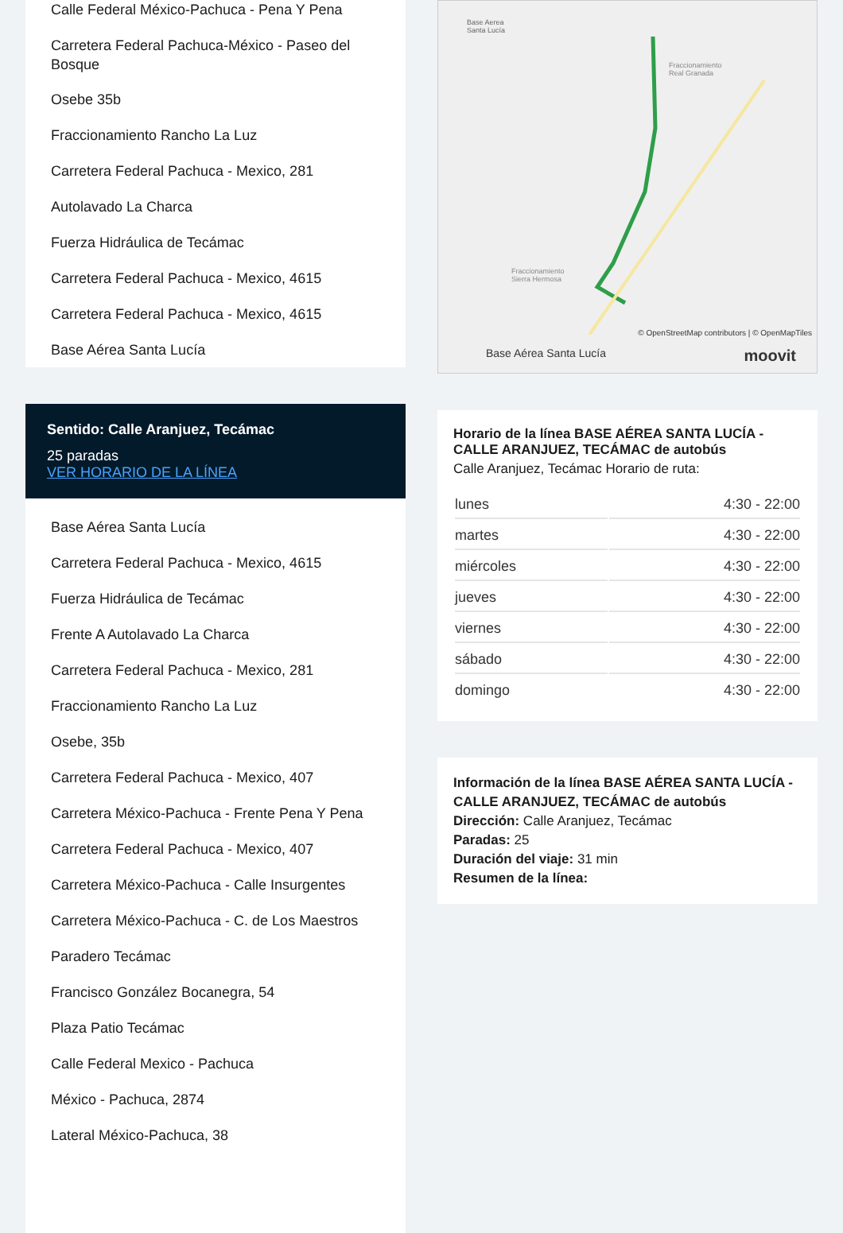Calle Federal México-Pachuca - Pena Y Pena
Carretera Federal Pachuca-México - Paseo del Bosque
Osebe 35b
Fraccionamiento Rancho La Luz
Carretera Federal Pachuca - Mexico, 281
Autolavado La Charca
Fuerza Hidráulica de Tecámac
Carretera Federal Pachuca - Mexico, 4615
Carretera Federal Pachuca - Mexico, 4615
Base Aérea Santa Lucía
Sentido: Calle Aranjuez, Tecámac
25 paradas
VER HORARIO DE LA LÍNEA
Base Aérea Santa Lucía
Carretera Federal Pachuca - Mexico, 4615
Fuerza Hidráulica de Tecámac
Frente A Autolavado La Charca
Carretera Federal Pachuca - Mexico, 281
Fraccionamiento Rancho La Luz
Osebe, 35b
Carretera Federal Pachuca - Mexico, 407
Carretera México-Pachuca - Frente Pena Y Pena
Carretera Federal Pachuca - Mexico, 407
Carretera México-Pachuca - Calle Insurgentes
Carretera México-Pachuca - C. de Los Maestros
Paradero Tecámac
Francisco González Bocanegra, 54
Plaza Patio Tecámac
Calle Federal Mexico - Pachuca
México - Pachuca, 2874
Lateral México-Pachuca, 38
Base Aerea
Santa Lucía
Fraccionamiento
Real Granada
Fraccionamiento
Sierra Hermosa
© OpenStreetMap contributors | © OpenMapTiles
Base Aérea Santa Lucía moovit
Horario de la línea BASE AÉREA SANTA LUCÍA - CALLE ARANJUEZ, TECÁMAC de autobús
Calle Aranjuez, Tecámac Horario de ruta:
| lunes | 4:30 - 22:00 |
| martes | 4:30 - 22:00 |
| miércoles | 4:30 - 22:00 |
| jueves | 4:30 - 22:00 |
| viernes | 4:30 - 22:00 |
| sábado | 4:30 - 22:00 |
| domingo | 4:30 - 22:00 |
Información de la línea BASE AÉREA SANTA LUCÍA - CALLE ARANJUEZ, TECÁMAC de autobús
Dirección: Calle Aranjuez, Tecámac
Paradas: 25
Duración del viaje: 31 min
Resumen de la línea: